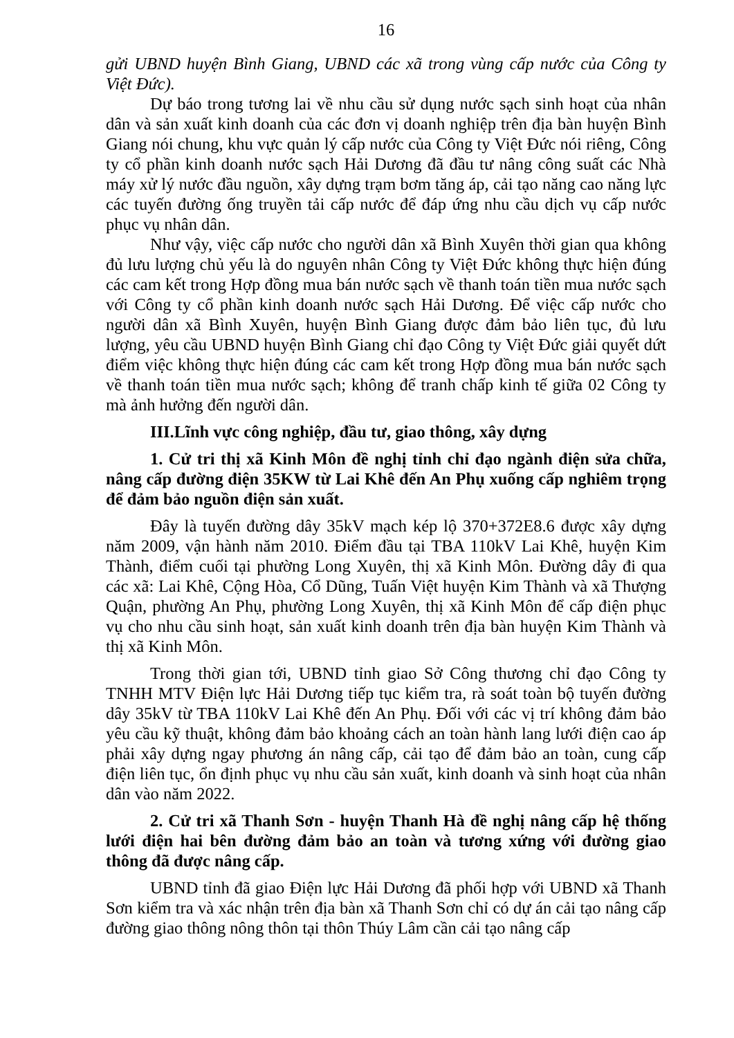16
gửi UBND huyện Bình Giang, UBND các xã trong vùng cấp nước của Công ty Việt Đức).
Dự báo trong tương lai về nhu cầu sử dụng nước sạch sinh hoạt của nhân dân và sản xuất kinh doanh của các đơn vị doanh nghiệp trên địa bàn huyện Bình Giang nói chung, khu vực quản lý cấp nước của Công ty Việt Đức nói riêng, Công ty cổ phần kinh doanh nước sạch Hải Dương đã đầu tư nâng công suất các Nhà máy xử lý nước đầu nguồn, xây dựng trạm bơm tăng áp, cải tạo năng cao năng lực các tuyến đường ống truyền tải cấp nước để đáp ứng nhu cầu dịch vụ cấp nước phục vụ nhân dân.
Như vậy, việc cấp nước cho người dân xã Bình Xuyên thời gian qua không đủ lưu lượng chủ yếu là do nguyên nhân Công ty Việt Đức không thực hiện đúng các cam kết trong Hợp đồng mua bán nước sạch về thanh toán tiền mua nước sạch với Công ty cổ phần kinh doanh nước sạch Hải Dương. Để việc cấp nước cho người dân xã Bình Xuyên, huyện Bình Giang được đảm bảo liên tục, đủ lưu lượng, yêu cầu UBND huyện Bình Giang chỉ đạo Công ty Việt Đức giải quyết dứt điểm việc không thực hiện đúng các cam kết trong Hợp đồng mua bán nước sạch về thanh toán tiền mua nước sạch; không để tranh chấp kinh tế giữa 02 Công ty mà ảnh hưởng đến người dân.
III.Lĩnh vực công nghiệp, đầu tư, giao thông, xây dựng
1. Cử tri thị xã Kinh Môn đề nghị tỉnh chỉ đạo ngành điện sửa chữa, nâng cấp đường điện 35KW từ Lai Khê đến An Phụ xuống cấp nghiêm trọng để đảm bảo nguồn điện sản xuất.
Đây là tuyến đường dây 35kV mạch kép lộ 370+372E8.6 được xây dựng năm 2009, vận hành năm 2010. Điểm đầu tại TBA 110kV Lai Khê, huyện Kim Thành, điểm cuối tại phường Long Xuyên, thị xã Kinh Môn. Đường dây đi qua các xã: Lai Khê, Cộng Hòa, Cổ Dũng, Tuấn Việt huyện Kim Thành và xã Thượng Quận, phường An Phụ, phường Long Xuyên, thị xã Kinh Môn để cấp điện phục vụ cho nhu cầu sinh hoạt, sản xuất kinh doanh trên địa bàn huyện Kim Thành và thị xã Kinh Môn.
Trong thời gian tới, UBND tỉnh giao Sở Công thương chỉ đạo Công ty TNHH MTV Điện lực Hải Dương tiếp tục kiểm tra, rà soát toàn bộ tuyến đường dây 35kV từ TBA 110kV Lai Khê đến An Phụ. Đối với các vị trí không đảm bảo yêu cầu kỹ thuật, không đảm bảo khoảng cách an toàn hành lang lưới điện cao áp phải xây dựng ngay phương án nâng cấp, cải tạo để đảm bảo an toàn, cung cấp điện liên tục, ổn định phục vụ nhu cầu sản xuất, kinh doanh và sinh hoạt của nhân dân vào năm 2022.
2. Cử tri xã Thanh Sơn - huyện Thanh Hà đề nghị nâng cấp hệ thống lưới điện hai bên đường đảm bảo an toàn và tương xứng với đường giao thông đã được nâng cấp.
UBND tỉnh đã giao Điện lực Hải Dương đã phối hợp với UBND xã Thanh Sơn kiểm tra và xác nhận trên địa bàn xã Thanh Sơn chỉ có dự án cải tạo nâng cấp đường giao thông nông thôn tại thôn Thúy Lâm cần cải tạo nâng cấp